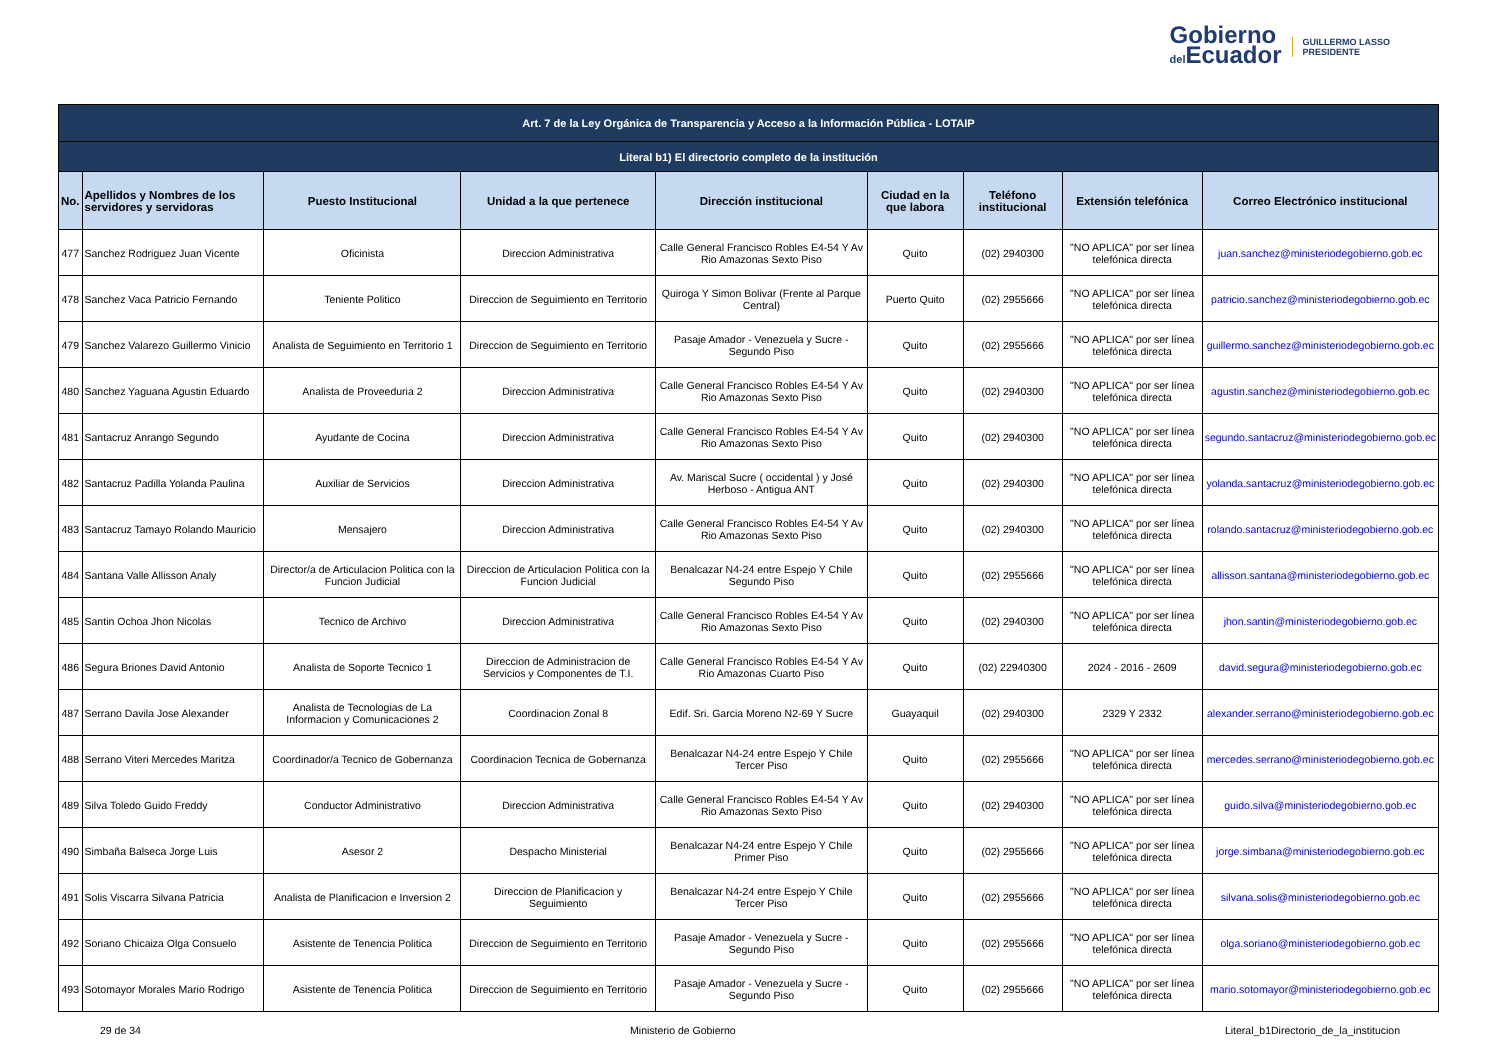Gobierno
del Ecuador
GUILLERMO LASSO
PRESIDENTE
| Art. 7 de la Ley Orgánica de Transparencia y Acceso a la Información Pública - LOTAIP | | | | | | | | |
| --- | --- | --- | --- | --- | --- | --- | --- | --- |
| Literal b1) El directorio completo de la institución | | | | | | | | |
| No. | Apellidos y Nombres de los servidores y servidoras | Puesto Institucional | Unidad a la que pertenece | Dirección institucional | Ciudad en la que labora | Teléfono institucional | Extensión telefónica | Correo Electrónico institucional |
| 477 | Sanchez Rodriguez Juan Vicente | Oficinista | Direccion Administrativa | Calle General Francisco Robles E4-54 Y Av Rio Amazonas Sexto Piso | Quito | (02) 2940300 | "NO APLICA" por ser línea telefónica directa | juan.sanchez@ministeriodegobierno.gob.ec |
| 478 | Sanchez Vaca Patricio Fernando | Teniente Politico | Direccion de Seguimiento en Territorio | Quiroga Y Simon Bolivar (Frente al Parque Central) | Puerto Quito | (02) 2955666 | "NO APLICA" por ser línea telefónica directa | patricio.sanchez@ministeriodegobierno.gob.ec |
| 479 | Sanchez Valarezo Guillermo Vinicio | Analista de Seguimiento en Territorio 1 | Direccion de Seguimiento en Territorio | Pasaje Amador - Venezuela y Sucre - Segundo Piso | Quito | (02) 2955666 | "NO APLICA" por ser línea telefónica directa | guillermo.sanchez@ministeriodegobierno.gob.ec |
| 480 | Sanchez Yaguana Agustin Eduardo | Analista de Proveeduria 2 | Direccion Administrativa | Calle General Francisco Robles E4-54 Y Av Rio Amazonas Sexto Piso | Quito | (02) 2940300 | "NO APLICA" por ser línea telefónica directa | agustin.sanchez@ministeriodegobierno.gob.ec |
| 481 | Santacruz Anrango Segundo | Ayudante de Cocina | Direccion Administrativa | Calle General Francisco Robles E4-54 Y Av Rio Amazonas Sexto Piso | Quito | (02) 2940300 | "NO APLICA" por ser línea telefónica directa | segundo.santacruz@ministeriodegobierno.gob.ec |
| 482 | Santacruz Padilla Yolanda Paulina | Auxiliar de Servicios | Direccion Administrativa | Av. Mariscal Sucre ( occidental ) y José Herboso - Antigua ANT | Quito | (02) 2940300 | "NO APLICA" por ser línea telefónica directa | yolanda.santacruz@ministeriodegobierno.gob.ec |
| 483 | Santacruz Tamayo Rolando Mauricio | Mensajero | Direccion Administrativa | Calle General Francisco Robles E4-54 Y Av Rio Amazonas Sexto Piso | Quito | (02) 2940300 | "NO APLICA" por ser línea telefónica directa | rolando.santacruz@ministeriodegobierno.gob.ec |
| 484 | Santana Valle Allisson Analy | Director/a de Articulacion Politica con la Funcion Judicial | Direccion de Articulacion Politica con la Funcion Judicial | Benalcazar N4-24 entre Espejo Y Chile Segundo Piso | Quito | (02) 2955666 | "NO APLICA" por ser línea telefónica directa | allisson.santana@ministeriodegobierno.gob.ec |
| 485 | Santin Ochoa Jhon Nicolas | Tecnico de Archivo | Direccion Administrativa | Calle General Francisco Robles E4-54 Y Av Rio Amazonas Sexto Piso | Quito | (02) 2940300 | "NO APLICA" por ser línea telefónica directa | jhon.santin@ministeriodegobierno.gob.ec |
| 486 | Segura Briones David Antonio | Analista de Soporte Tecnico 1 | Direccion de Administracion de Servicios y Componentes de T.I. | Calle General Francisco Robles E4-54 Y Av Rio Amazonas Cuarto Piso | Quito | (02) 22940300 | 2024 - 2016 - 2609 | david.segura@ministeriodegobierno.gob.ec |
| 487 | Serrano Davila Jose Alexander | Analista de Tecnologias de La Informacion y Comunicaciones 2 | Coordinacion Zonal 8 | Edif. Sri. Garcia Moreno N2-69 Y Sucre | Guayaquil | (02) 2940300 | 2329 Y 2332 | alexander.serrano@ministeriodegobierno.gob.ec |
| 488 | Serrano Viteri Mercedes Maritza | Coordinador/a Tecnico de Gobernanza | Coordinacion Tecnica de Gobernanza | Benalcazar N4-24 entre Espejo Y Chile Tercer Piso | Quito | (02) 2955666 | "NO APLICA" por ser línea telefónica directa | mercedes.serrano@ministeriodegobierno.gob.ec |
| 489 | Silva Toledo Guido Freddy | Conductor Administrativo | Direccion Administrativa | Calle General Francisco Robles E4-54 Y Av Rio Amazonas Sexto Piso | Quito | (02) 2940300 | "NO APLICA" por ser línea telefónica directa | guido.silva@ministeriodegobierno.gob.ec |
| 490 | Simbaña Balseca Jorge Luis | Asesor 2 | Despacho Ministerial | Benalcazar N4-24 entre Espejo Y Chile Primer Piso | Quito | (02) 2955666 | "NO APLICA" por ser línea telefónica directa | jorge.simbana@ministeriodegobierno.gob.ec |
| 491 | Solis Viscarra Silvana Patricia | Analista de Planificacion e Inversion 2 | Direccion de Planificacion y Seguimiento | Benalcazar N4-24 entre Espejo Y Chile Tercer Piso | Quito | (02) 2955666 | "NO APLICA" por ser línea telefónica directa | silvana.solis@ministeriodegobierno.gob.ec |
| 492 | Soriano Chicaiza Olga Consuelo | Asistente de Tenencia Politica | Direccion de Seguimiento en Territorio | Pasaje Amador - Venezuela y Sucre - Segundo Piso | Quito | (02) 2955666 | "NO APLICA" por ser línea telefónica directa | olga.soriano@ministeriodegobierno.gob.ec |
| 493 | Sotomayor Morales Mario Rodrigo | Asistente de Tenencia Politica | Direccion de Seguimiento en Territorio | Pasaje Amador - Venezuela y Sucre - Segundo Piso | Quito | (02) 2955666 | "NO APLICA" por ser línea telefónica directa | mario.sotomayor@ministeriodegobierno.gob.ec |
29 de 34 Ministerio de Gobierno Literal_b1Directorio_de_la_institucion